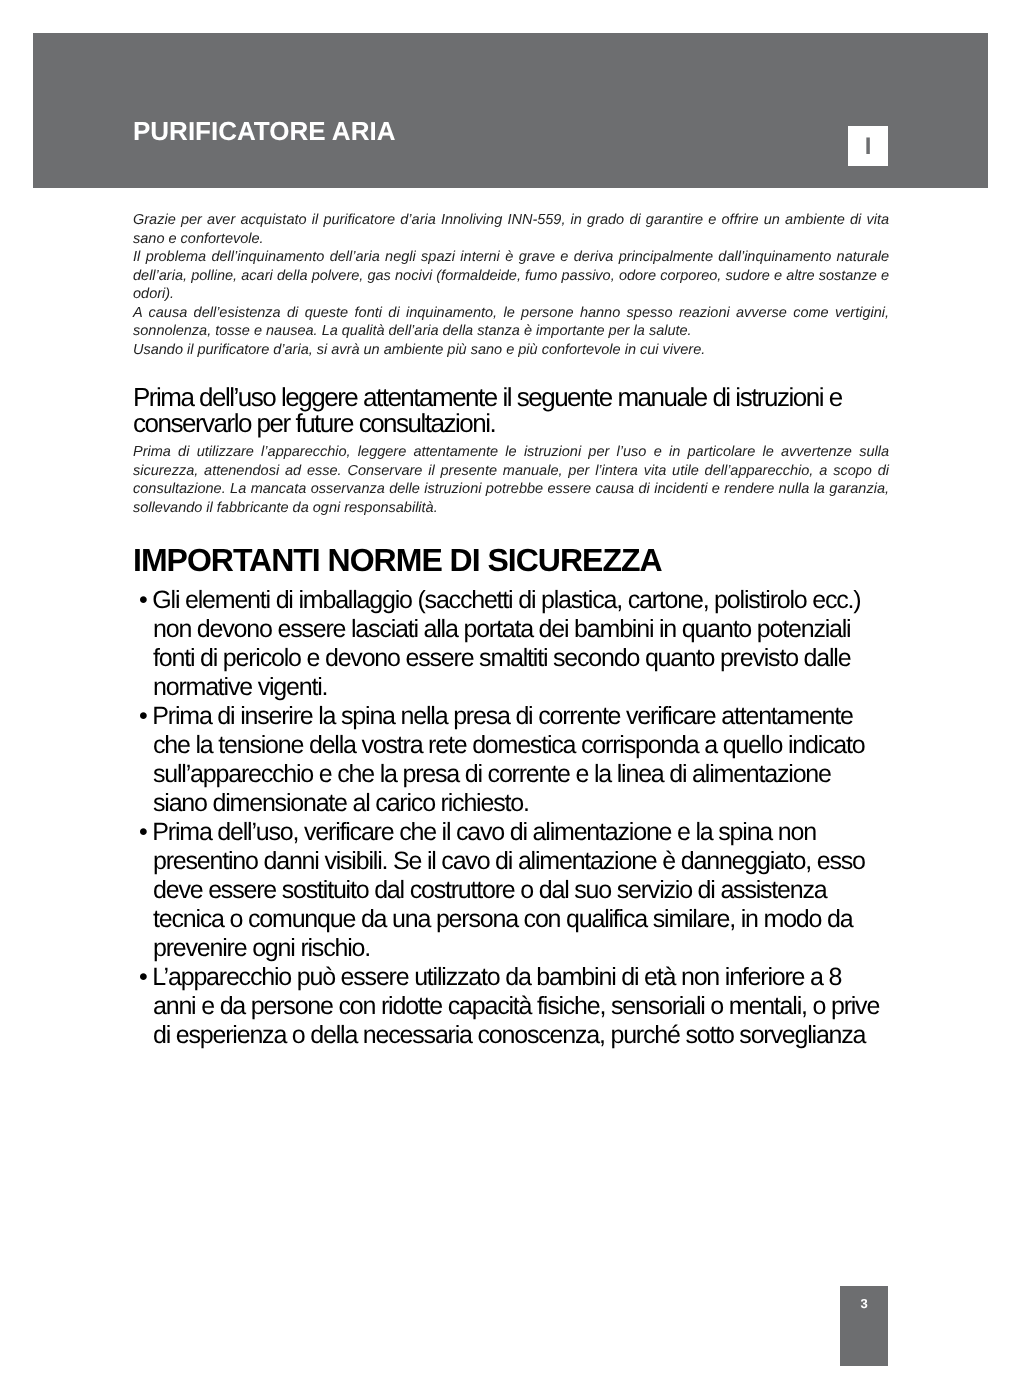PURIFICATORE ARIA I
Grazie per aver acquistato il purificatore d’aria Innoliving INN-559, in grado di garantire e offrire un ambiente di vita sano e confortevole.
Il problema dell’inquinamento dell’aria negli spazi interni è grave e deriva principalmente dall’inquinamento naturale dell’aria, polline, acari della polvere, gas nocivi (formaldeide, fumo passivo, odore corporeo, sudore e altre sostanze e odori).
A causa dell’esistenza di queste fonti di inquinamento, le persone hanno spesso reazioni avverse come vertigini, sonnolenza, tosse e nausea. La qualità dell’aria della stanza è importante per la salute.
Usando il purificatore d’aria, si avrà un ambiente più sano e più confortevole in cui vivere.
Prima dell’uso leggere attentamente il seguente manuale di istruzioni e conservarlo per future consultazioni.
Prima di utilizzare l’apparecchio, leggere attentamente le istruzioni per l’uso e in particolare le avvertenze sulla sicurezza, attenendosi ad esse. Conservare il presente manuale, per l’intera vita utile dell’apparecchio, a scopo di consultazione. La mancata osservanza delle istruzioni potrebbe essere causa di incidenti e rendere nulla la garanzia, sollevando il fabbricante da ogni responsabilità.
IMPORTANTI NORME DI SICUREZZA
• Gli elementi di imballaggio (sacchetti di plastica, cartone, polistirolo ecc.) non devono essere lasciati alla portata dei bambini in quanto potenziali fonti di pericolo e devono essere smaltiti secondo quanto previsto dalle normative vigenti.
• Prima di inserire la spina nella presa di corrente verificare attentamente che la tensione della vostra rete domestica corrisponda a quello indicato sull’apparecchio e che la presa di corrente e la linea di alimentazione siano dimensionate al carico richiesto.
• Prima dell’uso, verificare che il cavo di alimentazione e la spina non presentino danni visibili. Se il cavo di alimentazione è danneggiato, esso deve essere sostituito dal costruttore o dal suo servizio di assistenza tecnica o comunque da una persona con qualifica similare, in modo da prevenire ogni rischio.
• L’apparecchio può essere utilizzato da bambini di età non inferiore a 8 anni e da persone con ridotte capacità fisiche, sensoriali o mentali, o prive di esperienza o della necessaria conoscenza, purché sotto sorveglianza
3